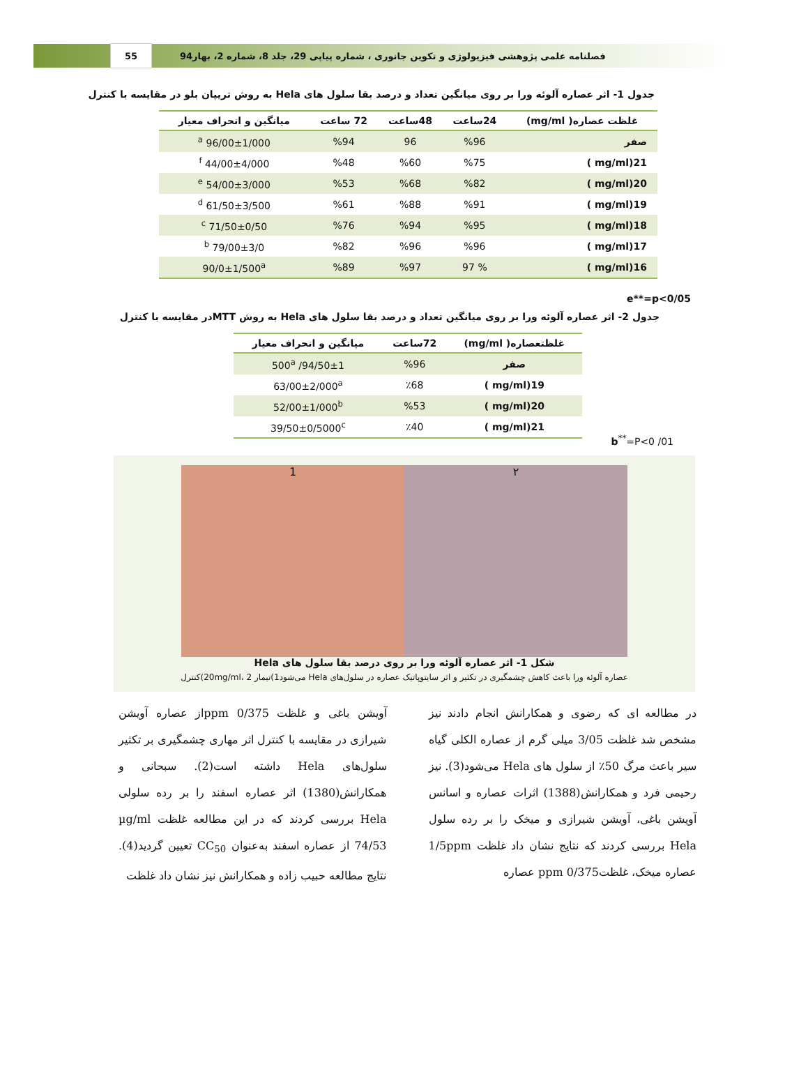55
فصلنامه علمی پژوهشی فیزیولوژی و تکوین جانوری ، شماره پیاپی 29، جلد 8، شماره 2، بهار94
جدول 1- اثر عصاره آلوئه ورا بر روی میانگین تعداد و درصد بقا سلول های Hela به روش تریپان بلو در مقایسه با کنترل
| غلظت عصاره( mg/ml) | 24ساعت | 48ساعت | 72 ساعت | میانگین و انحراف معیار |
| --- | --- | --- | --- | --- |
| صفر | %96 | 96 | %94 | 96/00±1/000 <sup>a</sup> |
| 21(mg/ml ) | %75 | %60 | %48 | 44/00±4/000 <sup>f</sup> |
| 20(mg/ml ) | %82 | %68 | %53 | 54/00±3/000 <sup>e</sup> |
| 19(mg/ml ) | %91 | %88 | %61 | 61/50±3/500 <sup>d</sup> |
| 18(mg/ml ) | %95 | %94 | %76 | 71/50±0/50 <sup>c</sup> |
| 17(mg/ml ) | %96 | %96 | %82 | 79/00±3/0 <sup>b</sup> |
| 16(mg/ml ) | % 97 | %97 | %89 | 90/0±1/500<sup>a</sup> |
e**=p<0/05
جدول 2- اثر عصاره آلوئه ورا بر روی میانگین تعداد و درصد بقا سلول های Hela به روش MTTدر مقایسه با کنترل
| غلظتعصاره( mg/ml) | 72ساعت | میانگین و انحراف معیار |
| --- | --- | --- |
| صفر | %96 | 94/50±1/ 500<sup>a</sup> |
| 19(mg/ml ) | ٪68 | 63/00±2/000<sup>a</sup> |
| 20(mg/ml ) | %53 | 52/00±1/000<sup>b</sup> |
| 21(mg/ml ) | ٪40 | 39/50±0/5000<sup>c</sup> |
b<sup>**</sup>=P<0 /01
1 ۲
شکل 1- اثر عصاره آلوئه ورا بر روی درصد بقا سلول های Hela
عصاره آلوئه ورا باعث کاهش چشمگیری در تکثیر و اثر سایتوپاتیک عصاره در سلول‌های Hela می‌شود1)تیمار 20mg/ml، 2)کنترل
در مطالعه ای که رضوی و همکارانش انجام دادند نیز مشخص شد غلظت 3/05 میلی گرم از عصاره الکلی گیاه سیر باعث مرگ 50٪ از سلول های Hela می‌شود(3). نیز رحیمی فرد و همکارانش(1388) اثرات عصاره و اسانس آویشن باغی، آویشن شیرازی و میخک را بر رده سلول Hela بررسی کردند که نتایج نشان داد غلظت 1/5ppm عصاره میخک، غلظت0/375 ppm عصاره
آویشن باغی و غلظت 0/375 ppmاز عصاره آویشن شیرازی در مقایسه با کنترل اثر مهاری چشمگیری بر تکثیر سلول‌های Hela داشته است(2). سبحانی و همکارانش(1380) اثر عصاره اسفند را بر رده سلولی Hela بررسی کردند که در این مطالعه غلظت µg/ml 74/53 از عصاره اسفند به‌عنوان CC<sub>50</sub> تعیین گردید(4). نتایج مطالعه حبیب زاده و همکارانش نیز نشان داد غلظت